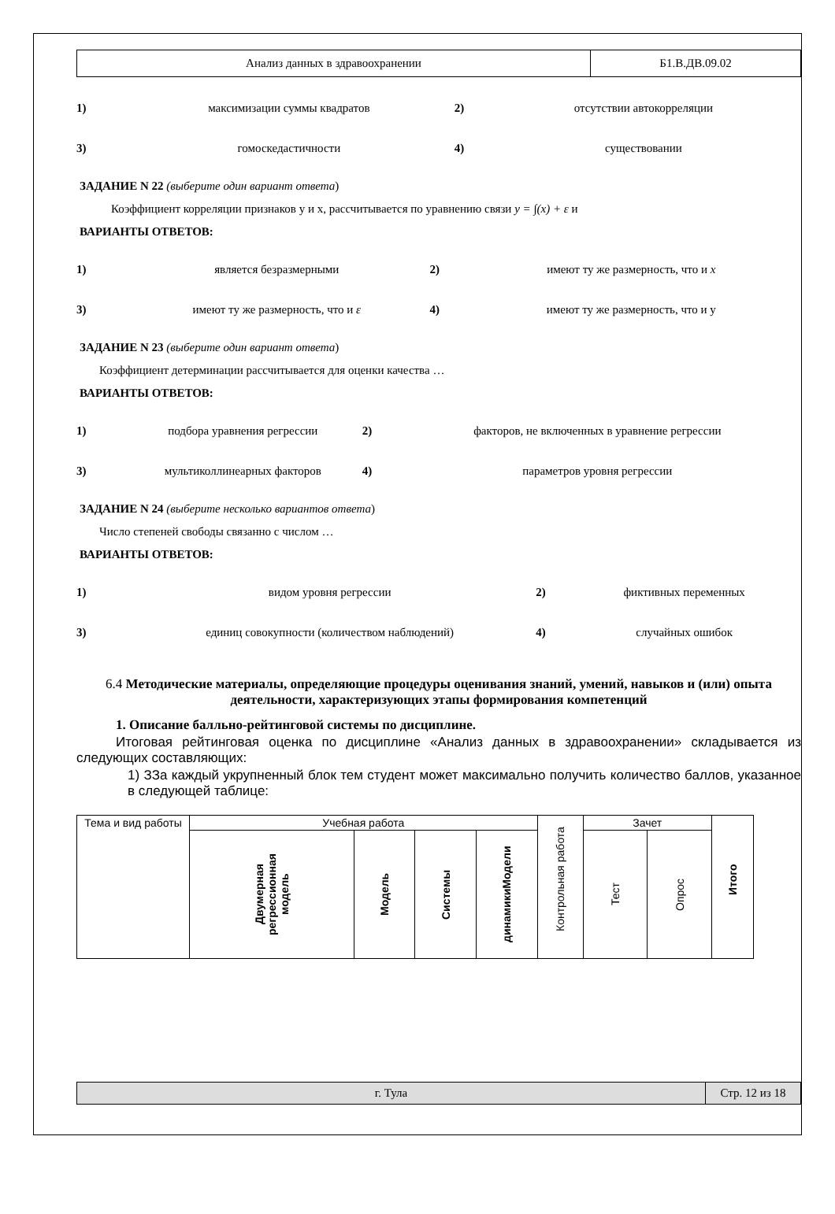| Анализ данных в здравоохранении | Б1.В.ДВ.09.02 |
| 1) | максимизации суммы квадратов | 2) | отсутствии автокорреляции |
| 3) | гомоскедастичности | 4) | существовании |
ЗАДАНИЕ N 22 (выберите один вариант ответа)
Коэффициент корреляции признаков y и x, рассчитывается по уравнению связи y = ∫(x) + ε и
ВАРИАНТЫ ОТВЕТОВ:
| 1) | является безразмерными | 2) | имеют ту же размерность, что и x |
| 3) | имеют ту же размерность, что и ε | 4) | имеют ту же размерность, что и y |
ЗАДАНИЕ N 23 (выберите один вариант ответа)
Коэффициент детерминации рассчитывается для оценки качества …
ВАРИАНТЫ ОТВЕТОВ:
| 1) | подбора уравнения регрессии | 2) | факторов, не включенных в уравнение регрессии |
| 3) | мультиколлинеарных факторов | 4) | параметров уровня регрессии |
ЗАДАНИЕ N 24 (выберите несколько вариантов ответа)
Число степеней свободы связанно с числом …
ВАРИАНТЫ ОТВЕТОВ:
| 1) | видом уровня регрессии | 2) | фиктивных переменных |
| 3) | единиц совокупности (количеством наблюдений) | 4) | случайных ошибок |
6.4 Методические материалы, определяющие процедуры оценивания знаний, умений, навыков и (или) опыта деятельности, характеризующих этапы формирования компетенций
1. Описание балльно-рейтинговой системы по дисциплине.
Итоговая рейтинговая оценка по дисциплине «Анализ данных в здравоохранении» складывается из следующих составляющих:
1) ЗЗа каждый укрупненный блок тем студент может максимально получить количество баллов, указанное в следующей таблице:
| Тема и вид работы | Учебная работа | | | | Контрольная работа | Зачет | | Итого |
| --- | --- | --- | --- | --- | --- | --- | --- | --- |
| | Двумерная регрессионная модель | Модель | Системы | динамикиМодели | | Тест | Опрос | |
| г. Тула | Стр. 12 из 18 |